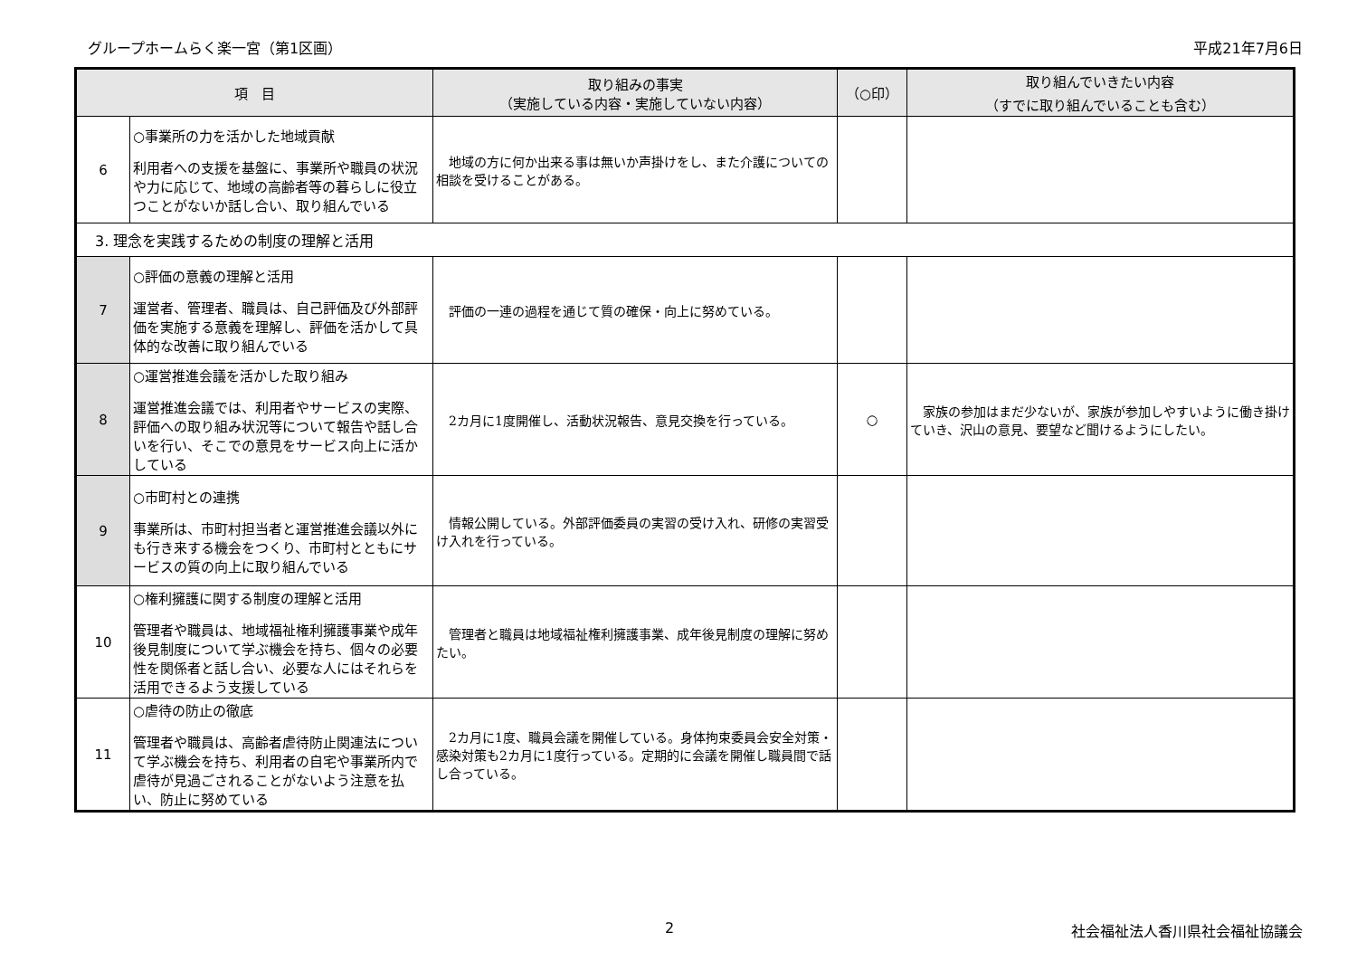グループホームらく楽一宮（第1区画） 平成21年7月6日
| 項 目 | | 取り組みの事実 （実施している内容・実施していない内容） | （○印） | 取り組んでいきたい内容 （すでに取り組んでいることも含む） |
| --- | --- | --- | --- | --- |
| 6 | ○事業所の力を活かした地域貢献 利用者への支援を基盤に、事業所や職員の状況や力に応じて、地域の高齢者等の暮らしに役立つことがないか話し合い、取り組んでいる | 地域の方に何か出来る事は無いか声掛けをし、また介護についての相談を受けることがある。 | | |
| 3. 理念を実践するための制度の理解と活用 | | | | |
| 7 | ○評価の意義の理解と活用 運営者、管理者、職員は、自己評価及び外部評価を実施する意義を理解し、評価を活かして具体的な改善に取り組んでいる | 評価の一連の過程を通じて質の確保・向上に努めている。 | | |
| 8 | ○運営推進会議を活かした取り組み 運営推進会議では、利用者やサービスの実際、評価への取り組み状況等について報告や話し合いを行い、そこでの意見をサービス向上に活かしている | 2カ月に1度開催し、活動状況報告、意見交換を行っている。 | ○ | 家族の参加はまだ少ないが、家族が参加しやすいように働き掛けていき、沢山の意見、要望など聞けるようにしたい。 |
| 9 | ○市町村との連携 事業所は、市町村担当者と運営推進会議以外にも行き来する機会をつくり、市町村とともにサービスの質の向上に取り組んでいる | 情報公開している。外部評価委員の実習の受け入れ、研修の実習受け入れを行っている。 | | |
| 10 | ○権利擁護に関する制度の理解と活用 管理者や職員は、地域福祉権利擁護事業や成年後見制度について学ぶ機会を持ち、個々の必要性を関係者と話し合い、必要な人にはそれらを活用できるよう支援している | 管理者と職員は地域福祉権利擁護事業、成年後見制度の理解に努めたい。 | | |
| 11 | ○虐待の防止の徹底 管理者や職員は、高齢者虐待防止関連法について学ぶ機会を持ち、利用者の自宅や事業所内で虐待が見過ごされることがないよう注意を払い、防止に努めている | 2カ月に1度、職員会議を開催している。身体拘束委員会安全対策・感染対策も2カ月に1度行っている。定期的に会議を開催し職員間で話し合っている。 | | |
2 社会福祉法人香川県社会福祉協議会